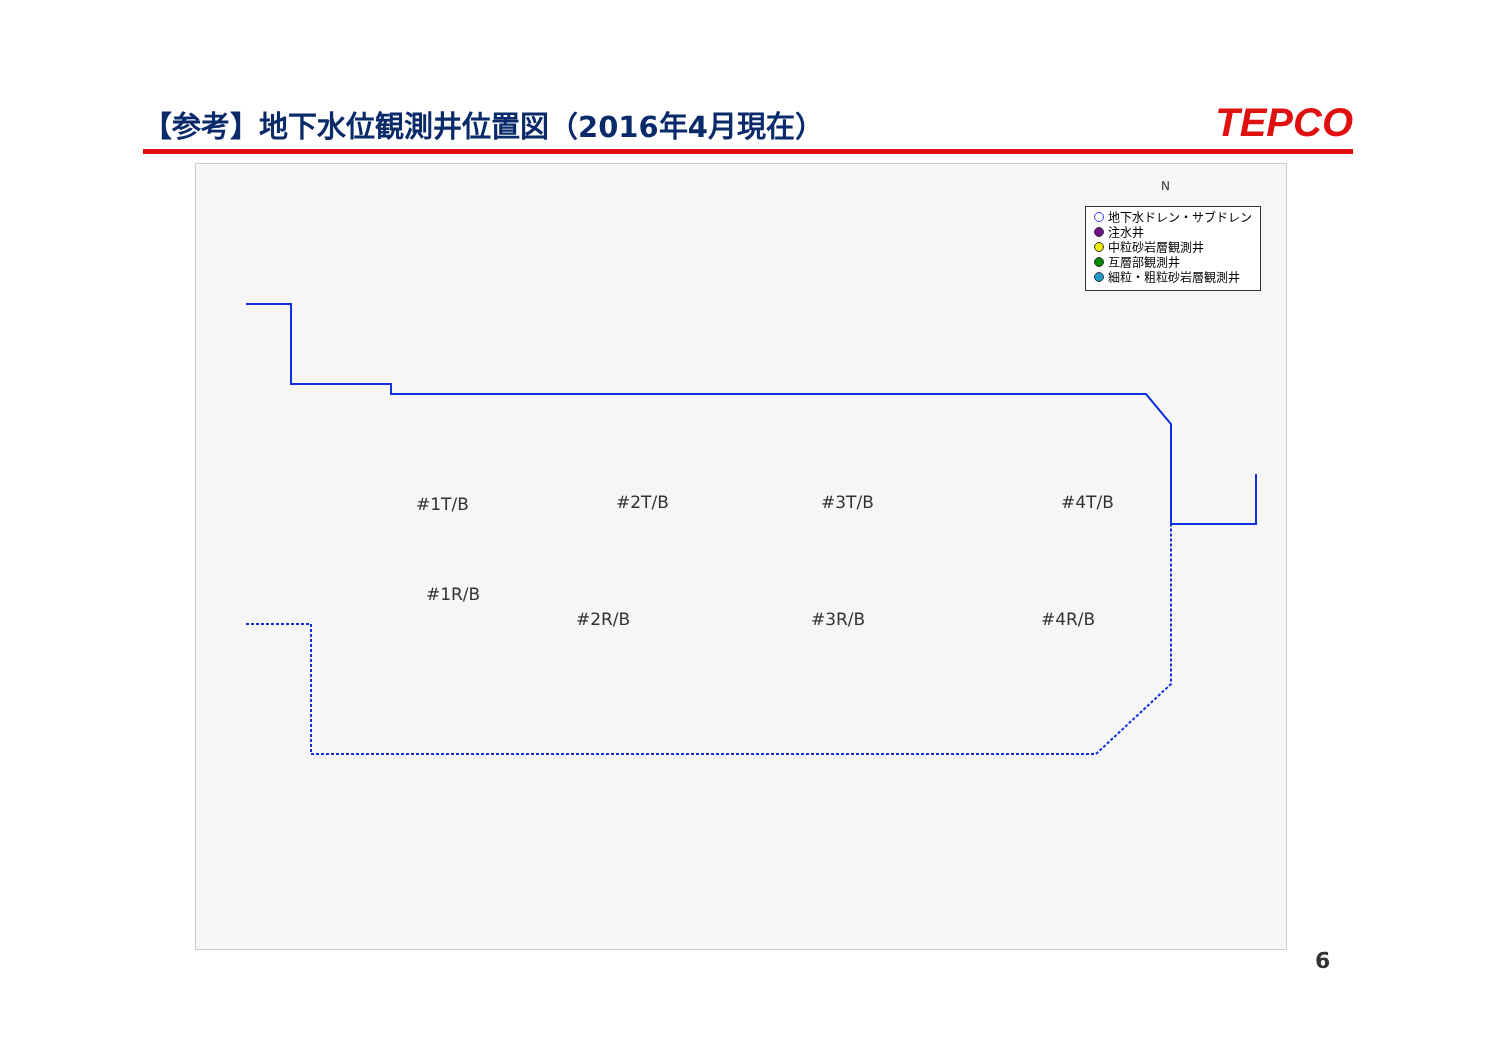【参考】地下水位観測井位置図（2016年4月現在）
TEPCO
地下水ドレン・サブドレン
注水井
中粒砂岩層観測井
互層部観測井
細粒・粗粒砂岩層観測井
#1T/B #2T/B #3T/B #4T/B
#1R/B
#2R/B #3R/B #4R/B
N
6